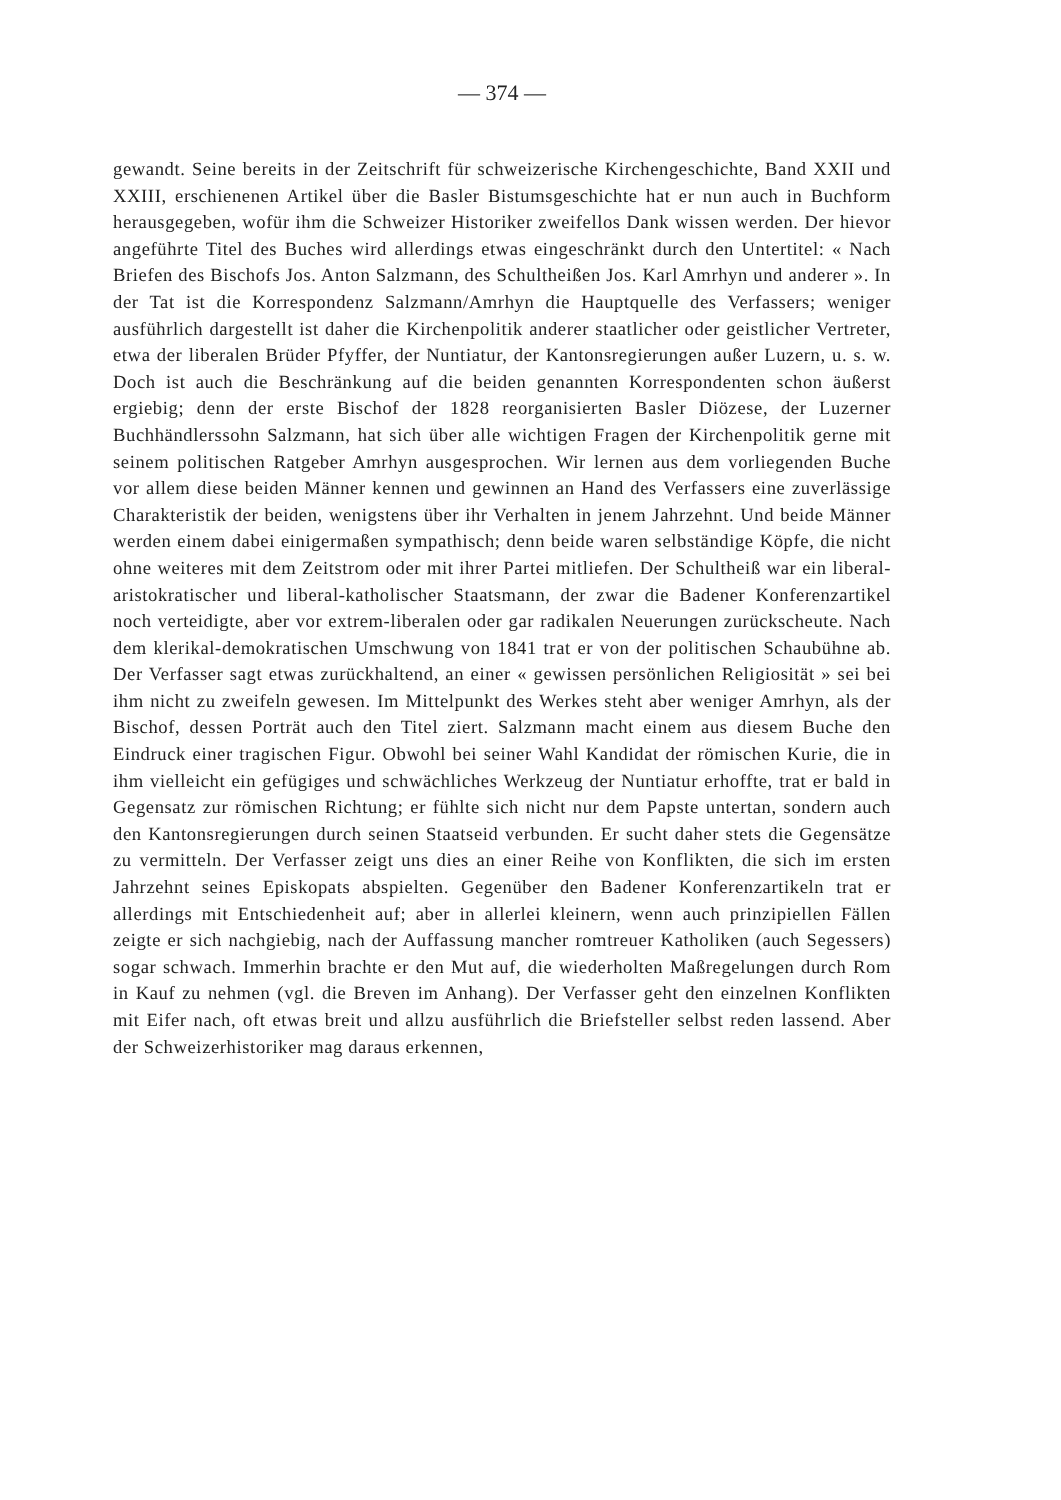— 374 —
gewandt. Seine bereits in der Zeitschrift für schweizerische Kirchengeschichte, Band XXII und XXIII, erschienenen Artikel über die Basler Bistumsgeschichte hat er nun auch in Buchform herausgegeben, wofür ihm die Schweizer Historiker zweifellos Dank wissen werden. Der hievor angeführte Titel des Buches wird allerdings etwas eingeschränkt durch den Untertitel: « Nach Briefen des Bischofs Jos. Anton Salzmann, des Schultheißen Jos. Karl Amrhyn und anderer ». In der Tat ist die Korrespondenz Salzmann/Amrhyn die Hauptquelle des Verfassers; weniger ausführlich dargestellt ist daher die Kirchenpolitik anderer staatlicher oder geistlicher Vertreter, etwa der liberalen Brüder Pfyffer, der Nuntiatur, der Kantonsregierungen außer Luzern, u. s. w. Doch ist auch die Beschränkung auf die beiden genannten Korrespondenten schon äußerst ergiebig; denn der erste Bischof der 1828 reorganisierten Basler Diözese, der Luzerner Buchhändlerssohn Salzmann, hat sich über alle wichtigen Fragen der Kirchenpolitik gerne mit seinem politischen Ratgeber Amrhyn ausgesprochen. Wir lernen aus dem vorliegenden Buche vor allem diese beiden Männer kennen und gewinnen an Hand des Verfassers eine zuverlässige Charakteristik der beiden, wenigstens über ihr Verhalten in jenem Jahrzehnt. Und beide Männer werden einem dabei einigermaßen sympathisch; denn beide waren selbständige Köpfe, die nicht ohne weiteres mit dem Zeitstrom oder mit ihrer Partei mitliefen. Der Schultheiß war ein liberal-aristokratischer und liberal-katholischer Staatsmann, der zwar die Badener Konferenzartikel noch verteidigte, aber vor extrem-liberalen oder gar radikalen Neuerungen zurückscheute. Nach dem klerikal-demokratischen Umschwung von 1841 trat er von der politischen Schaubühne ab. Der Verfasser sagt etwas zurückhaltend, an einer « gewissen persönlichen Religiosität » sei bei ihm nicht zu zweifeln gewesen. Im Mittelpunkt des Werkes steht aber weniger Amrhyn, als der Bischof, dessen Porträt auch den Titel ziert. Salzmann macht einem aus diesem Buche den Eindruck einer tragischen Figur. Obwohl bei seiner Wahl Kandidat der römischen Kurie, die in ihm vielleicht ein gefügiges und schwächliches Werkzeug der Nuntiatur erhoffte, trat er bald in Gegensatz zur römischen Richtung; er fühlte sich nicht nur dem Papste untertan, sondern auch den Kantonsregierungen durch seinen Staatseid verbunden. Er sucht daher stets die Gegensätze zu vermitteln. Der Verfasser zeigt uns dies an einer Reihe von Konflikten, die sich im ersten Jahrzehnt seines Episkopats abspielten. Gegenüber den Badener Konferenzartikeln trat er allerdings mit Entschiedenheit auf; aber in allerlei kleinern, wenn auch prinzipiellen Fällen zeigte er sich nachgiebig, nach der Auffassung mancher romtreuer Katholiken (auch Segessers) sogar schwach. Immerhin brachte er den Mut auf, die wiederholten Maßregelungen durch Rom in Kauf zu nehmen (vgl. die Breven im Anhang). Der Verfasser geht den einzelnen Konflikten mit Eifer nach, oft etwas breit und allzu ausführlich die Briefsteller selbst reden lassend. Aber der Schweizerhistoriker mag daraus erkennen,